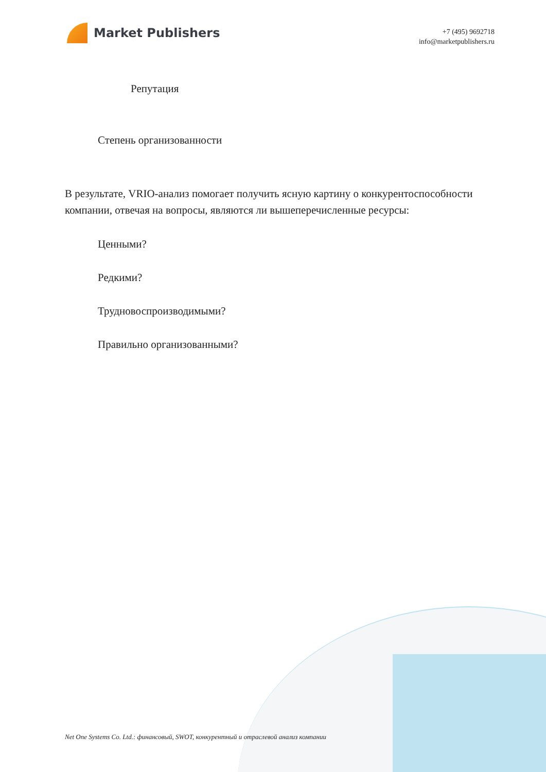Market Publishers
+7 (495) 9692718
info@marketpublishers.ru
Репутация
Степень организованности
В результате, VRIO-анализ помогает получить ясную картину о конкурентоспособности компании, отвечая на вопросы, являются ли вышеперечисленные ресурсы:
Ценными?
Редкими?
Трудновоспроизводимыми?
Правильно организованными?
Net One Systems Co. Ltd.: финансовый, SWOT, конкурентный и отраслевой анализ компании